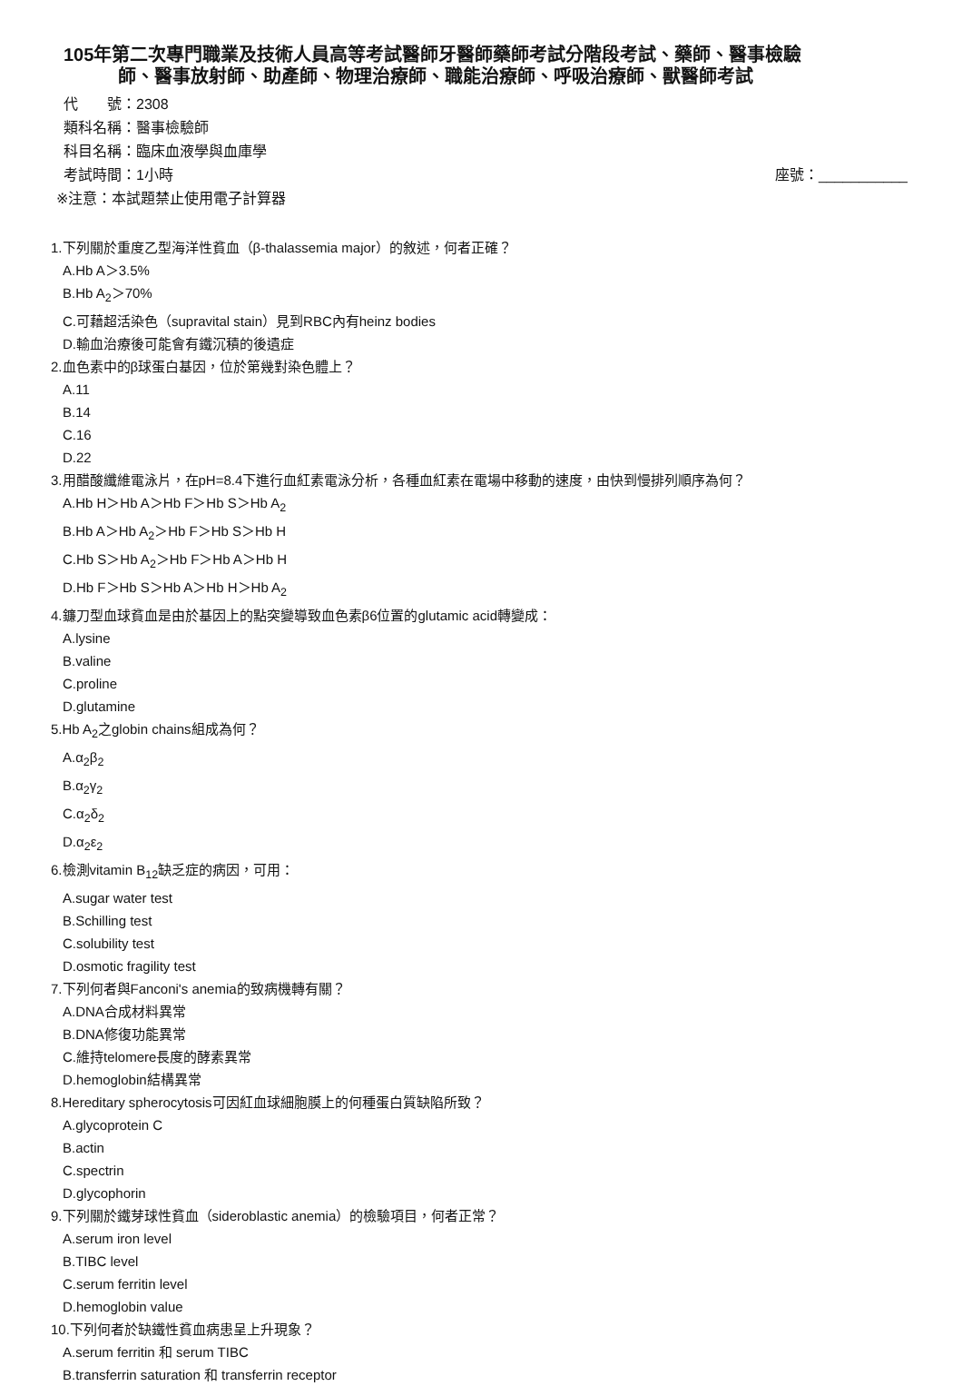105年第二次專門職業及技術人員高等考試醫師牙醫師藥師考試分階段考試、藥師、醫事檢驗
師、醫事放射師、助產師、物理治療師、職能治療師、呼吸治療師、獸醫師考試
代　　號：2308
類科名稱：醫事檢驗師
科目名稱：臨床血液學與血庫學
考試時間：1小時 座號：___________
※注意：本試題禁止使用電子計算器
1.下列關於重度乙型海洋性貧血（β-thalassemia major）的敘述，何者正確？
A.Hb A＞3.5%
B.Hb A<sub>2</sub>＞70%
C.可藉超活染色（supravital stain）見到RBC內有heinz bodies
D.輸血治療後可能會有鐵沉積的後遺症
2.血色素中的β球蛋白基因，位於第幾對染色體上？
A.11
B.14
C.16
D.22
3.用醋酸纖維電泳片，在pH=8.4下進行血紅素電泳分析，各種血紅素在電場中移動的速度，由快到慢排列順序為何？
A.Hb H＞Hb A＞Hb F＞Hb S＞Hb A<sub>2</sub>
B.Hb A＞Hb A<sub>2</sub>＞Hb F＞Hb S＞Hb H
C.Hb S＞Hb A<sub>2</sub>＞Hb F＞Hb A＞Hb H
D.Hb F＞Hb S＞Hb A＞Hb H＞Hb A<sub>2</sub>
4.鐮刀型血球貧血是由於基因上的點突變導致血色素β6位置的glutamic acid轉變成：
A.lysine
B.valine
C.proline
D.glutamine
5.Hb A<sub>2</sub>之globin chains組成為何？
A.α<sub>2</sub>β<sub>2</sub>
B.α<sub>2</sub>γ<sub>2</sub>
C.α<sub>2</sub>δ<sub>2</sub>
D.α<sub>2</sub>ε<sub>2</sub>
6.檢測vitamin B<sub>12</sub>缺乏症的病因，可用：
A.sugar water test
B.Schilling test
C.solubility test
D.osmotic fragility test
7.下列何者與Fanconi's anemia的致病機轉有關？
A.DNA合成材料異常
B.DNA修復功能異常
C.維持telomere長度的酵素異常
D.hemoglobin結構異常
8.Hereditary spherocytosis可因紅血球細胞膜上的何種蛋白質缺陷所致？
A.glycoprotein C
B.actin
C.spectrin
D.glycophorin
9.下列關於鐵芽球性貧血（sideroblastic anemia）的檢驗項目，何者正常？
A.serum iron level
B.TIBC level
C.serum ferritin level
D.hemoglobin value
10.下列何者於缺鐵性貧血病患呈上升現象？
A.serum ferritin 和 serum TIBC
B.transferrin saturation 和 transferrin receptor